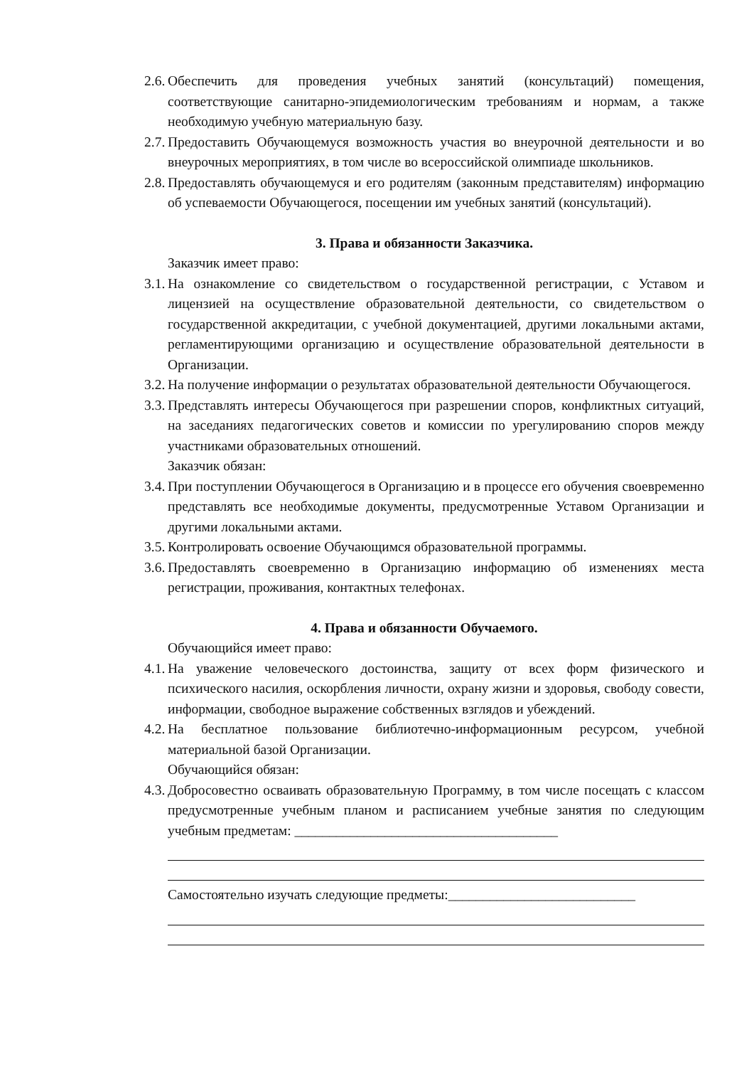2.6. Обеспечить для проведения учебных занятий (консультаций) помещения, соответствующие санитарно-эпидемиологическим требованиям и нормам, а также необходимую учебную материальную базу.
2.7. Предоставить Обучающемуся возможность участия во внеурочной деятельности и во внеурочных мероприятиях, в том числе во всероссийской олимпиаде школьников.
2.8. Предоставлять обучающемуся и его родителям (законным представителям) информацию об успеваемости Обучающегося, посещении им учебных занятий (консультаций).
3. Права и обязанности Заказчика.
Заказчик имеет право:
3.1. На ознакомление со свидетельством о государственной регистрации, с Уставом и лицензией на осуществление образовательной деятельности, со свидетельством о государственной аккредитации, с учебной документацией, другими локальными актами, регламентирующими организацию и осуществление образовательной деятельности в Организации.
3.2. На получение информации о результатах образовательной деятельности Обучающегося.
3.3. Представлять интересы Обучающегося при разрешении споров, конфликтных ситуаций, на заседаниях педагогических советов и комиссии по урегулированию споров между участниками образовательных отношений.
Заказчик обязан:
3.4. При поступлении Обучающегося в Организацию и в процессе его обучения своевременно представлять все необходимые документы, предусмотренные Уставом Организации и другими локальными актами.
3.5. Контролировать освоение Обучающимся образовательной программы.
3.6. Предоставлять своевременно в Организацию информацию об изменениях места регистрации, проживания, контактных телефонах.
4. Права и обязанности Обучаемого.
Обучающийся имеет право:
4.1. На уважение человеческого достоинства, защиту от всех форм физического и психического насилия, оскорбления личности, охрану жизни и здоровья, свободу совести, информации, свободное выражение собственных взглядов и убеждений.
4.2. На бесплатное пользование библиотечно-информационным ресурсом, учебной материальной базой Организации.
Обучающийся обязан:
4.3. Добросовестно осваивать образовательную Программу, в том числе посещать с классом предусмотренные учебным планом и расписанием учебные занятия по следующим учебным предметам: ______________________________________
Самостоятельно изучать следующие предметы:___________________________